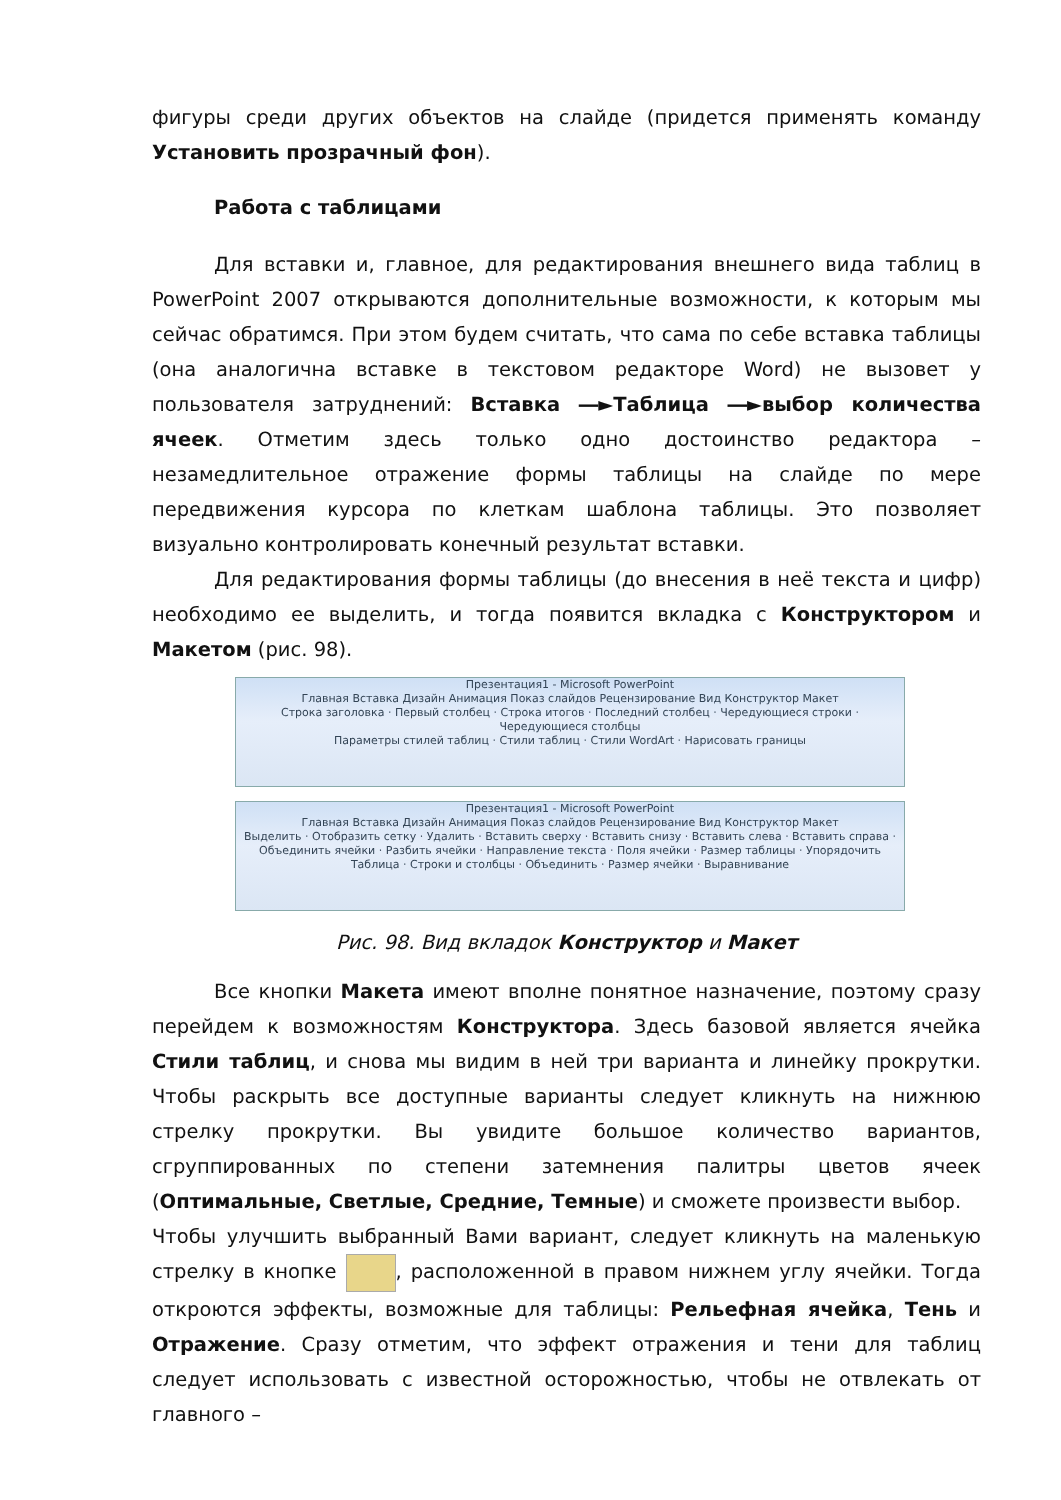фигуры среди других объектов на слайде (придется применять команду Установить прозрачный фон).
Работа с таблицами
Для вставки и, главное, для редактирования внешнего вида таблиц в PowerPoint 2007 открываются дополнительные возможности, к которым мы сейчас обратимся. При этом будем считать, что сама по себе вставка таблицы (она аналогична вставке в текстовом редакторе Word) не вызовет у пользователя затруднений: Вставка ―►Таблица ―►выбор количества ячеек. Отметим здесь только одно достоинство редактора – незамедлительное отражение формы таблицы на слайде по мере передвижения курсора по клеткам шаблона таблицы. Это позволяет визуально контролировать конечный результат вставки.
Для редактирования формы таблицы (до внесения в неё текста и цифр) необходимо ее выделить, и тогда появится вкладка с Конструктором и Макетом (рис. 98).
Презентация1 - Microsoft PowerPoint
Главная Вставка Дизайн Анимация Показ слайдов Рецензирование Вид Конструктор Макет
Строка заголовка · Первый столбец · Строка итогов · Последний столбец · Чередующиеся строки · Чередующиеся столбцы
Параметры стилей таблиц · Стили таблиц · Стили WordArt · Нарисовать границы
Презентация1 - Microsoft PowerPoint
Главная Вставка Дизайн Анимация Показ слайдов Рецензирование Вид Конструктор Макет
Выделить · Отобразить сетку · Удалить · Вставить сверху · Вставить снизу · Вставить слева · Вставить справа · Объединить ячейки · Разбить ячейки · Направление текста · Поля ячейки · Размер таблицы · Упорядочить
Таблица · Строки и столбцы · Объединить · Размер ячейки · Выравнивание
Рис. 98. Вид вкладок Конструктор и Макет
Все кнопки Макета имеют вполне понятное назначение, поэтому сразу перейдем к возможностям Конструктора. Здесь базовой является ячейка Стили таблиц, и снова мы видим в ней три варианта и линейку прокрутки. Чтобы раскрыть все доступные варианты следует кликнуть на нижнюю стрелку прокрутки. Вы увидите большое количество вариантов, сгруппированных по степени затемнения палитры цветов ячеек (Оптимальные, Светлые, Средние, Темные) и сможете произвести выбор.
Чтобы улучшить выбранный Вами вариант, следует кликнуть на маленькую стрелку в кнопке , расположенной в правом нижнем углу ячейки. Тогда откроются эффекты, возможные для таблицы: Рельефная ячейка, Тень и Отражение. Сразу отметим, что эффект отражения и тени для таблиц следует использовать с известной осторожностью, чтобы не отвлекать от главного –